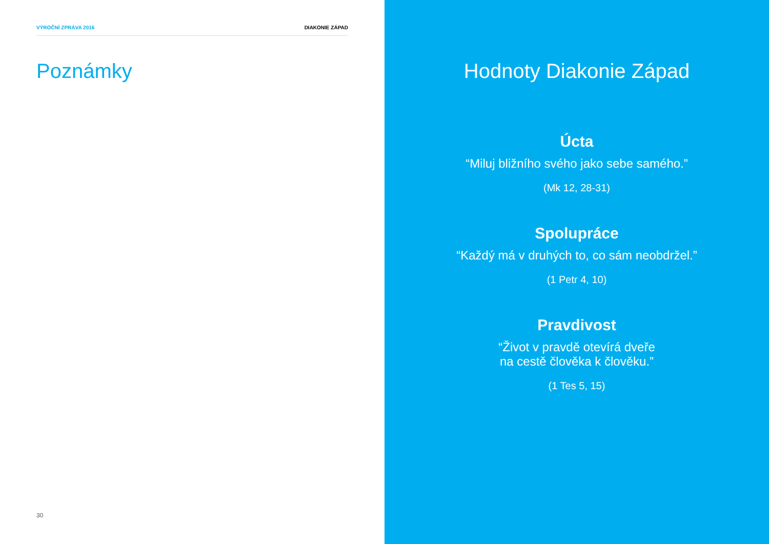VÝROČNÍ ZPRÁVA 2016 DIAKONIE ZÁPAD
Poznámky
30
Hodnoty Diakonie Západ
Úcta
“Miluj bližního svého jako sebe samého.”
(Mk 12, 28-31)
Spolupráce
“Každý má v druhých to, co sám neobdržel.”
(1 Petr 4, 10)
Pravdivost
“Život v pravdě otevírá dveře
na cestě člověka k člověku.”
(1 Tes 5, 15)